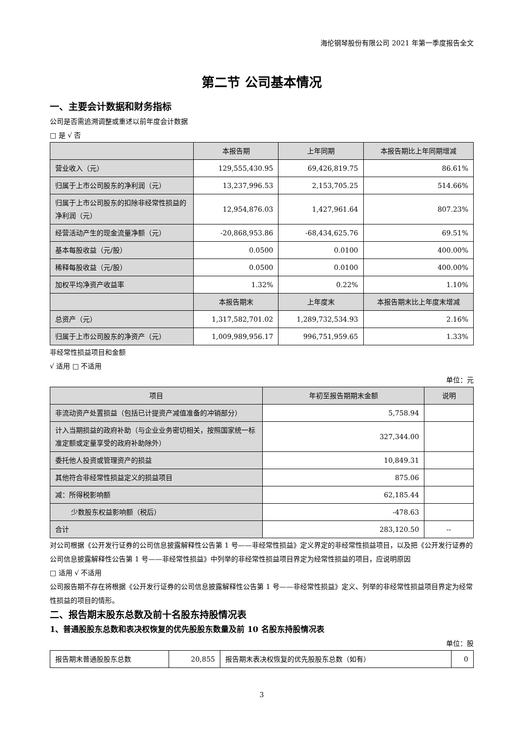海伦钢琴股份有限公司 2021 年第一季度报告全文
第二节 公司基本情况
一、主要会计数据和财务指标
公司是否需追溯调整或重述以前年度会计数据
□ 是 √ 否
| | 本报告期 | 上年同期 | 本报告期比上年同期增减 |
| --- | --- | --- | --- |
| 营业收入（元） | 129,555,430.95 | 69,426,819.75 | 86.61% |
| 归属于上市公司股东的净利润（元） | 13,237,996.53 | 2,153,705.25 | 514.66% |
| 归属于上市公司股东的扣除非经常性损益的净利润（元） | 12,954,876.03 | 1,427,961.64 | 807.23% |
| 经营活动产生的现金流量净额（元） | -20,868,953.86 | -68,434,625.76 | 69.51% |
| 基本每股收益（元/股） | 0.0500 | 0.0100 | 400.00% |
| 稀释每股收益（元/股） | 0.0500 | 0.0100 | 400.00% |
| 加权平均净资产收益率 | 1.32% | 0.22% | 1.10% |
| | 本报告期末 | 上年度末 | 本报告期末比上年度末增减 |
| 总资产（元） | 1,317,582,701.02 | 1,289,732,534.93 | 2.16% |
| 归属于上市公司股东的净资产（元） | 1,009,989,956.17 | 996,751,959.65 | 1.33% |
非经常性损益项目和金额
√ 适用 □ 不适用
单位：元
| 项目 | 年初至报告期期末金额 | 说明 |
| --- | --- | --- |
| 非流动资产处置损益（包括已计提资产减值准备的冲销部分） | 5,758.94 | |
| 计入当期损益的政府补助（与企业业务密切相关，按照国家统一标准定额或定量享受的政府补助除外） | 327,344.00 | |
| 委托他人投资或管理资产的损益 | 10,849.31 | |
| 其他符合非经常性损益定义的损益项目 | 875.06 | |
| 减：所得税影响额 | 62,185.44 | |
| 少数股东权益影响额（税后） | -478.63 | |
| 合计 | 283,120.50 | -- |
对公司根据《公开发行证券的公司信息披露解释性公告第 1 号——非经常性损益》定义界定的非经常性损益项目，以及把《公开发行证券的公司信息披露解释性公告第 1 号——非经常性损益》中列举的非经常性损益项目界定为经常性损益的项目，应说明原因
□ 适用 √ 不适用
公司报告期不存在将根据《公开发行证券的公司信息披露解释性公告第 1 号——非经常性损益》定义、列举的非经常性损益项目界定为经常性损益的项目的情形。
二、报告期末股东总数及前十名股东持股情况表
1、普通股股东总数和表决权恢复的优先股股东数量及前 10 名股东持股情况表
单位：股
| 报告期末普通股股东总数 | 20,855 | 报告期末表决权恢复的优先股股东总数（如有） | 0 |
3